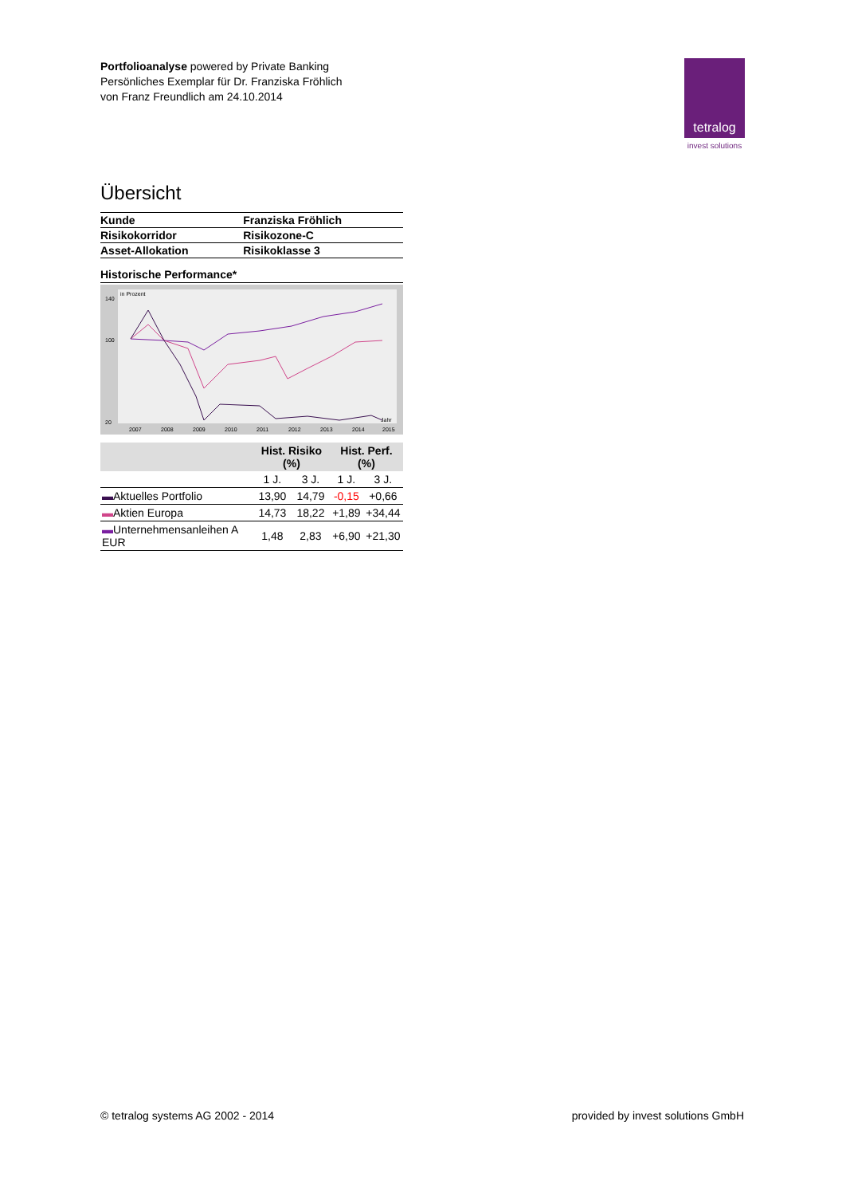Portfolioanalyse powered by Private Banking
Persönliches Exemplar für Dr. Franziska Fröhlich
von Franz Freundlich am 24.10.2014
tetralog
invest solutions
Übersicht
| Kunde | Franziska Fröhlich |
| Risikokorridor | Risikozone-C |
| Asset-Allokation | Risikoklasse 3 |
Historische Performance*
in Prozent
140
100
20
2007
2008
2009
2010
2011
2012
2013
2014
2015
Jahr
| | Hist. Risiko (%) | | Hist. Perf. (%) | |
| --- | --- | --- | --- | --- |
| | 1 J. | 3 J. | 1 J. | 3 J. |
| ▬ Aktuelles Portfolio | 13,90 | 14,79 | -0,15 | +0,66 |
| ▬ Aktien Europa | 14,73 | 18,22 | +1,89 | +34,44 |
| ▬ Unternehmensanleihen A EUR | 1,48 | 2,83 | +6,90 | +21,30 |
© tetralog systems AG 2002 - 2014
provided by invest solutions GmbH